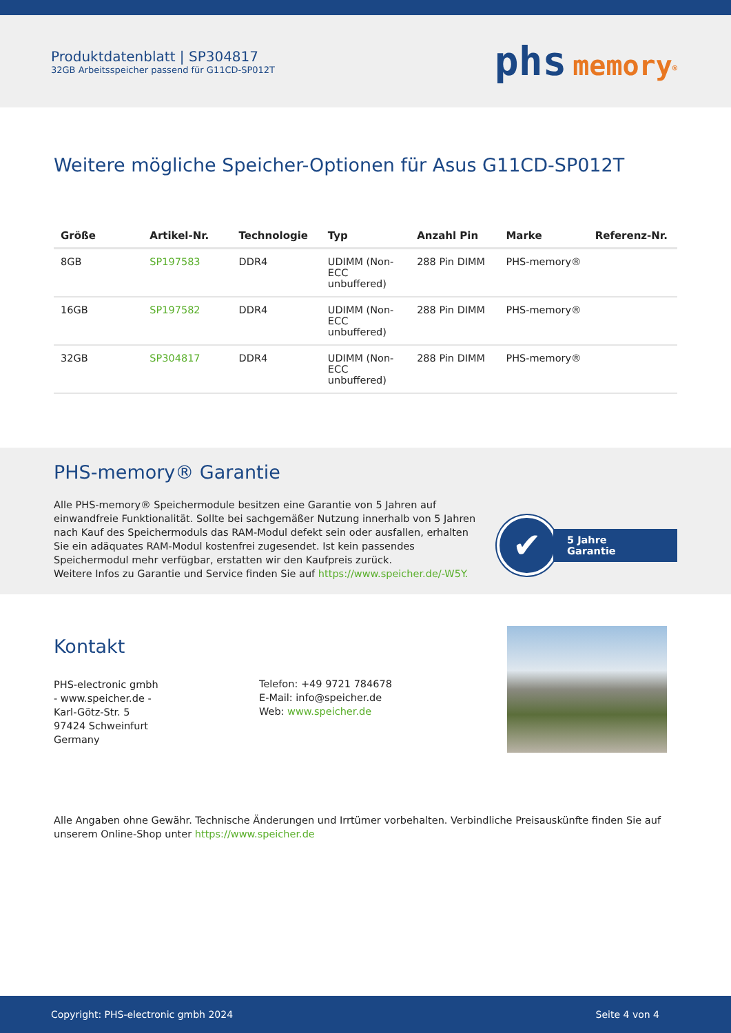Produktdatenblatt | SP304817
32GB Arbeitsspeicher passend für G11CD-SP012T
phs memory<sup>®</sup>
Weitere mögliche Speicher-Optionen für Asus G11CD-SP012T
| Größe | Artikel-Nr. | Technologie | Typ | Anzahl Pin | Marke | Referenz-Nr. |
| --- | --- | --- | --- | --- | --- | --- |
| 8GB | SP197583 | DDR4 | UDIMM (Non-ECC unbuffered) | 288 Pin DIMM | PHS-memory® | |
| 16GB | SP197582 | DDR4 | UDIMM (Non-ECC unbuffered) | 288 Pin DIMM | PHS-memory® | |
| 32GB | SP304817 | DDR4 | UDIMM (Non-ECC unbuffered) | 288 Pin DIMM | PHS-memory® | |
PHS-memory® Garantie
Alle PHS-memory® Speichermodule besitzen eine Garantie von 5 Jahren auf einwandfreie Funktionalität. Sollte bei sachgemäßer Nutzung innerhalb von 5 Jahren nach Kauf des Speichermoduls das RAM-Modul defekt sein oder ausfallen, erhalten Sie ein adäquates RAM-Modul kostenfrei zugesendet. Ist kein passendes Speichermodul mehr verfügbar, erstatten wir den Kaufpreis zurück.
Weitere Infos zu Garantie und Service finden Sie auf https://www.speicher.de/-W5Y.
✔
5 Jahre
Garantie
Kontakt
PHS-electronic gmbh
- www.speicher.de -
Karl-Götz-Str. 5
97424 Schweinfurt
Germany
Telefon: +49 9721 784678
E-Mail: info@speicher.de
Web: www.speicher.de
Alle Angaben ohne Gewähr. Technische Änderungen und Irrtümer vorbehalten. Verbindliche Preisauskünfte finden Sie auf unserem Online-Shop unter https://www.speicher.de
Copyright: PHS-electronic gmbh 2024 Seite 4 von 4